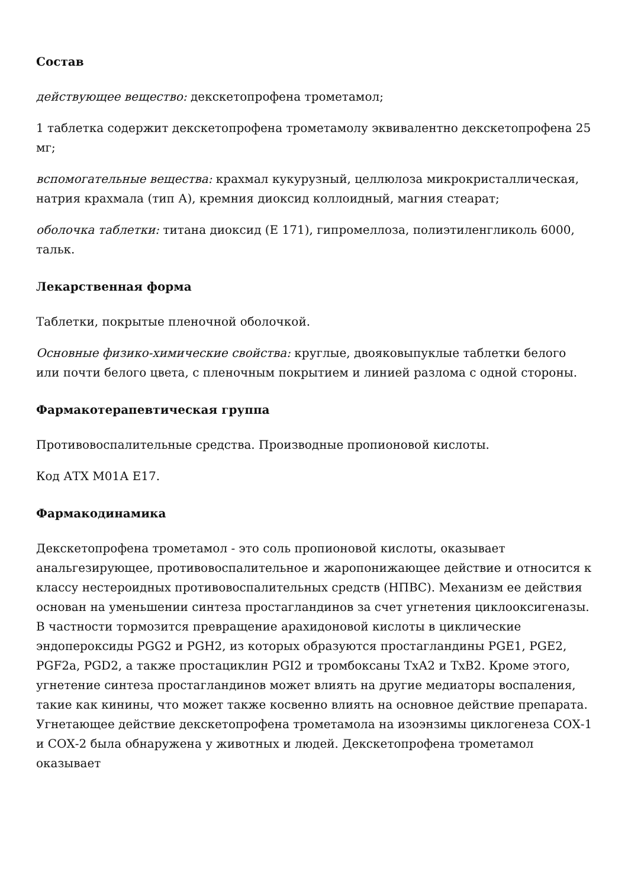Состав
действующее вещество: декскетопрофена трометамол;
1 таблетка содержит декскетопрофена трометамолу эквивалентно декскетопрофена 25 мг;
вспомогательные вещества: крахмал кукурузный, целлюлоза микрокристаллическая, натрия крахмала (тип А), кремния диоксид коллоидный, магния стеарат;
оболочка таблетки: титана диоксид (Е 171), гипромеллоза, полиэтиленгликоль 6000, тальк.
Лекарственная форма
Таблетки, покрытые пленочной оболочкой.
Основные физико-химические свойства: круглые, двояковыпуклые таблетки белого или почти белого цвета, с пленочным покрытием и линией разлома с одной стороны.
Фармакотерапевтическая группа
Противовоспалительные средства. Производные пропионовой кислоты.
Код АТХ М01А Е17.
Фармакодинамика
Декскетопрофена трометамол - это соль пропионовой кислоты, оказывает анальгезирующее, противовоспалительное и жаропонижающее действие и относится к классу нестероидных противовоспалительных средств (НПВС). Механизм ее действия основан на уменьшении синтеза простагландинов за счет угнетения циклооксигеназы. В частности тормозится превращение арахидоновой кислоты в циклические эндопероксиды PGG2 и PGH2, из которых образуются простагландины PGE1, PGE2, PGF2a, PGD2, а также простациклин PGI2 и тромбоксаны ТхА2 и ТхВ2. Кроме этого, угнетение синтеза простагландинов может влиять на другие медиаторы воспаления, такие как кинины, что может также косвенно влиять на основное действие препарата. Угнетающее действие декскетопрофена трометамола на изоэнзимы циклогенеза СОХ-1 и СОХ-2 была обнаружена у животных и людей. Декскетопрофена трометамол оказывает